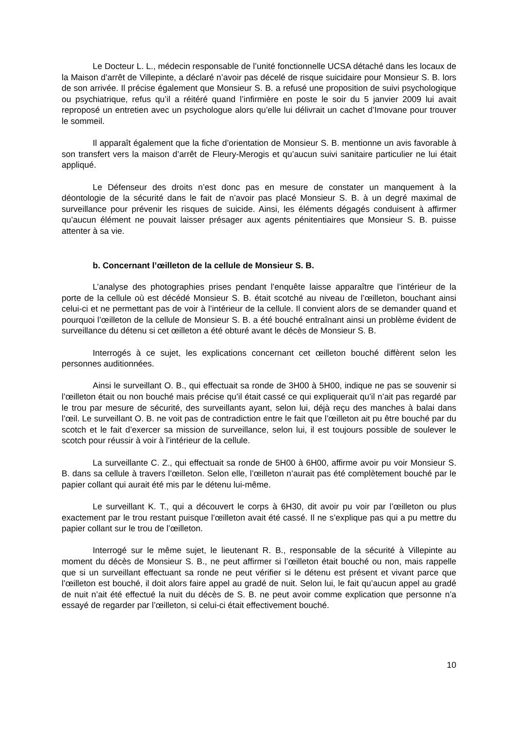Le Docteur L. L., médecin responsable de l’unité fonctionnelle UCSA détaché dans les locaux de la Maison d’arrêt de Villepinte, a déclaré n’avoir pas décelé de risque suicidaire pour Monsieur S. B. lors de son arrivée. Il précise également que Monsieur S. B. a refusé une proposition de suivi psychologique ou psychiatrique, refus qu’il a réitéré quand l’infirmière en poste le soir du 5 janvier 2009 lui avait reproposé un entretien avec un psychologue alors qu’elle lui délivrait un cachet d’Imovane pour trouver le sommeil.
Il apparaît également que la fiche d’orientation de Monsieur S. B. mentionne un avis favorable à son transfert vers la maison d’arrêt de Fleury-Merogis et qu’aucun suivi sanitaire particulier ne lui était appliqué.
Le Défenseur des droits n’est donc pas en mesure de constater un manquement à la déontologie de la sécurité dans le fait de n’avoir pas placé Monsieur S. B. à un degré maximal de surveillance pour prévenir les risques de suicide. Ainsi, les éléments dégagés conduisent à affirmer qu’aucun élément ne pouvait laisser présager aux agents pénitentiaires que Monsieur S. B. puisse attenter à sa vie.
b. Concernant l’œilleton de la cellule de Monsieur S. B.
L’analyse des photographies prises pendant l’enquête laisse apparaître que l’intérieur de la porte de la cellule où est décédé Monsieur S. B. était scotché au niveau de l’œilleton, bouchant ainsi celui-ci et ne permettant pas de voir à l’intérieur de la cellule. Il convient alors de se demander quand et pourquoi l’œilleton de la cellule de Monsieur S. B. a été bouché entraînant ainsi un problème évident de surveillance du détenu si cet œilleton a été obturé avant le décès de Monsieur S. B.
Interrogés à ce sujet, les explications concernant cet œilleton bouché diffèrent selon les personnes auditionnées.
Ainsi le surveillant O. B., qui effectuait sa ronde de 3H00 à 5H00, indique ne pas se souvenir si l’œilleton était ou non bouché mais précise qu’il était cassé ce qui expliquerait qu’il n’ait pas regardé par le trou par mesure de sécurité, des surveillants ayant, selon lui, déjà reçu des manches à balai dans l’œil. Le surveillant O. B. ne voit pas de contradiction entre le fait que l’œilleton ait pu être bouché par du scotch et le fait d’exercer sa mission de surveillance, selon lui, il est toujours possible de soulever le scotch pour réussir à voir à l’intérieur de la cellule.
La surveillante C. Z., qui effectuait sa ronde de 5H00 à 6H00, affirme avoir pu voir Monsieur S. B. dans sa cellule à travers l’œilleton. Selon elle, l’œilleton n’aurait pas été complètement bouché par le papier collant qui aurait été mis par le détenu lui-même.
Le surveillant K. T., qui a découvert le corps à 6H30, dit avoir pu voir par l’œilleton ou plus exactement par le trou restant puisque l’œilleton avait été cassé. Il ne s’explique pas qui a pu mettre du papier collant sur le trou de l’œilleton.
Interrogé sur le même sujet, le lieutenant R. B., responsable de la sécurité à Villepinte au moment du décès de Monsieur S. B., ne peut affirmer si l’œilleton était bouché ou non, mais rappelle que si un surveillant effectuant sa ronde ne peut vérifier si le détenu est présent et vivant parce que l’œilleton est bouché, il doit alors faire appel au gradé de nuit. Selon lui, le fait qu’aucun appel au gradé de nuit n’ait été effectué la nuit du décès de S. B. ne peut avoir comme explication que personne n’a essayé de regarder par l’œilleton, si celui-ci était effectivement bouché.
10